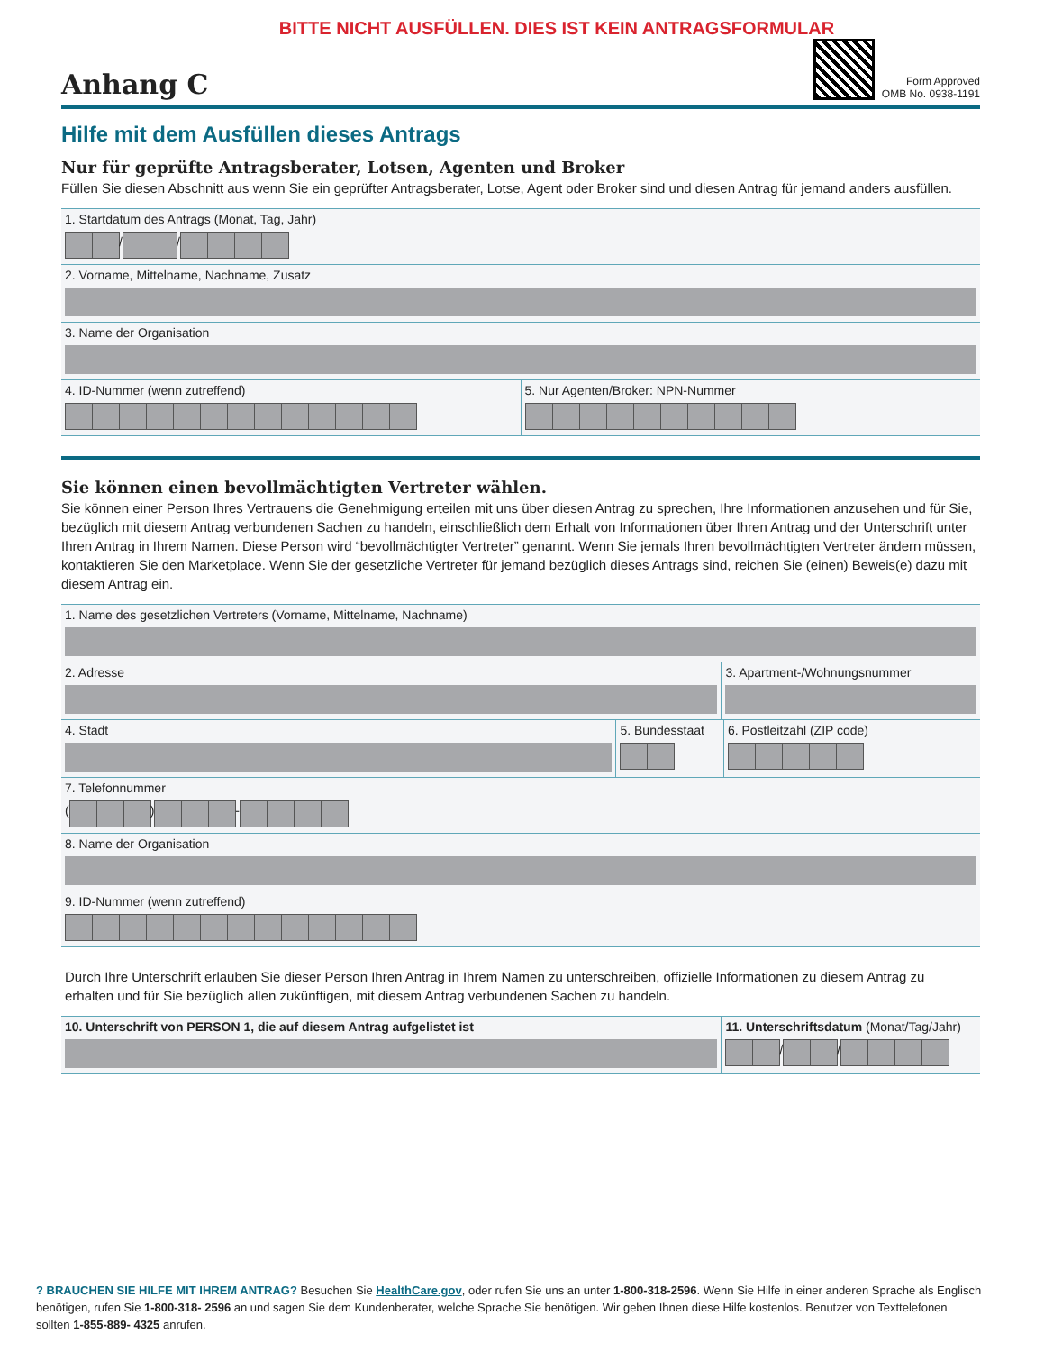BITTE NICHT AUSFÜLLEN. DIES IST KEIN ANTRAGSFORMULAR
Anhang C
Form Approved
OMB No. 0938-1191
Hilfe mit dem Ausfüllen dieses Antrags
Nur für geprüfte Antragsberater, Lotsen, Agenten und Broker
Füllen Sie diesen Abschnitt aus wenn Sie ein geprüfter Antragsberater, Lotse, Agent oder Broker sind und diesen Antrag für jemand anders ausfüllen.
1. Startdatum des Antrags (Monat, Tag, Jahr)
/ /
2. Vorname, Mittelname, Nachname, Zusatz
3. Name der Organisation
4. ID-Nummer (wenn zutreffend)
5. Nur Agenten/Broker: NPN-Nummer
Sie können einen bevollmächtigten Vertreter wählen.
Sie können einer Person Ihres Vertrauens die Genehmigung erteilen mit uns über diesen Antrag zu sprechen, Ihre Informationen anzusehen und für Sie, bezüglich mit diesem Antrag verbundenen Sachen zu handeln, einschließlich dem Erhalt von Informationen über Ihren Antrag und der Unterschrift unter Ihren Antrag in Ihrem Namen. Diese Person wird “bevollmächtigter Vertreter” genannt. Wenn Sie jemals Ihren bevollmächtigten Vertreter ändern müssen, kontaktieren Sie den Marketplace. Wenn Sie der gesetzliche Vertreter für jemand bezüglich dieses Antrags sind, reichen Sie (einen) Beweis(e) dazu mit diesem Antrag ein.
1. Name des gesetzlichen Vertreters (Vorname, Mittelname, Nachname)
2. Adresse 3. Apartment-/Wohnungsnummer
4. Stadt 5. Bundesstaat
6. Postleitzahl (ZIP code)
7. Telefonnummer
( ) -
8. Name der Organisation
9. ID-Nummer (wenn zutreffend)
Durch Ihre Unterschrift erlauben Sie dieser Person Ihren Antrag in Ihrem Namen zu unterschreiben, offizielle Informationen zu diesem Antrag zu erhalten und für Sie bezüglich allen zukünftigen, mit diesem Antrag verbundenen Sachen zu handeln.
10. Unterschrift von PERSON 1, die auf diesem Antrag aufgelistet ist
11. Unterschriftsdatum (Monat/Tag/Jahr)
/ /
? BRAUCHEN SIE HILFE MIT IHREM ANTRAG? Besuchen Sie HealthCare.gov, oder rufen Sie uns an unter 1-800-318-2596. Wenn Sie Hilfe in einer anderen Sprache als Englisch benötigen, rufen Sie 1-800-318- 2596 an und sagen Sie dem Kundenberater, welche Sprache Sie benötigen. Wir geben Ihnen diese Hilfe kostenlos. Benutzer von Texttelefonen sollten 1-855-889- 4325 anrufen.